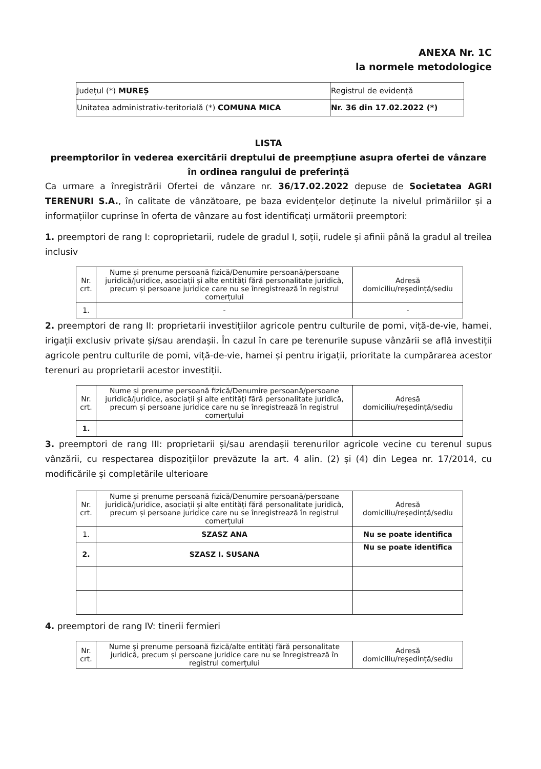ANEXA Nr. 1C
la normele metodologice
| Județul (*) MUREȘ | Registrul de evidență |
| Unitatea administrativ-teritorială (*) COMUNA MICA | Nr. 36 din 17.02.2022 (*) |
LISTA
preemptorilor în vederea exercitării dreptului de preempțiune asupra ofertei de vânzare
în ordinea rangului de preferință
Ca urmare a înregistrării Ofertei de vânzare nr. 36/17.02.2022 depuse de Societatea AGRI TERENURI S.A., în calitate de vânzătoare, pe baza evidențelor deținute la nivelul primăriilor și a informațiilor cuprinse în oferta de vânzare au fost identificați următorii preemptori:
1. preemptori de rang I: coproprietarii, rudele de gradul I, soții, rudele și afinii până la gradul al treilea inclusiv
| Nr. crt. | Nume și prenume persoană fizică/Denumire persoană/persoane juridică/juridice, asociații și alte entități fără personalitate juridică, precum și persoane juridice care nu se înregistrează în registrul comerțului | Adresă domiciliu/reședință/sediu |
| --- | --- | --- |
| 1. | - | - |
2. preemptori de rang II: proprietarii investițiilor agricole pentru culturile de pomi, viță-de-vie, hamei, irigații exclusiv private și/sau arendașii. În cazul în care pe terenurile supuse vânzării se află investiții agricole pentru culturile de pomi, viță-de-vie, hamei și pentru irigații, prioritate la cumpărarea acestor terenuri au proprietarii acestor investiții.
| Nr. crt. | Nume și prenume persoană fizică/Denumire persoană/persoane juridică/juridice, asociații și alte entități fără personalitate juridică, precum și persoane juridice care nu se înregistrează în registrul comerțului | Adresă domiciliu/reședință/sediu |
| --- | --- | --- |
| 1. | | |
3. preemptori de rang III: proprietarii și/sau arendașii terenurilor agricole vecine cu terenul supus vânzării, cu respectarea dispozițiilor prevăzute la art. 4 alin. (2) și (4) din Legea nr. 17/2014, cu modificările și completările ulterioare
| Nr. crt. | Nume și prenume persoană fizică/Denumire persoană/persoane juridică/juridice, asociații și alte entități fără personalitate juridică, precum și persoane juridice care nu se înregistrează în registrul comerțului | Adresă domiciliu/reședință/sediu |
| --- | --- | --- |
| 1. | SZASZ ANA | Nu se poate identifica |
| 2. | SZASZ I. SUSANA | Nu se poate identifica |
4. preemptori de rang IV: tinerii fermieri
| Nr. crt. | Nume și prenume persoană fizică/alte entități fără personalitate juridică, precum și persoane juridice care nu se înregistrează în registrul comerțului | Adresă domiciliu/reședință/sediu |
| --- | --- | --- |